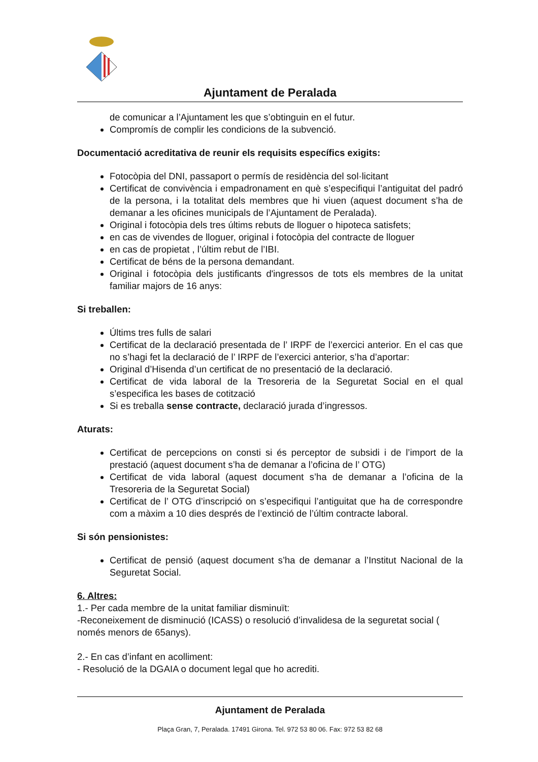Ajuntament de Peralada
de comunicar a l’Ajuntament les que s’obtinguin en el futur.
Compromís de complir les condicions de la subvenció.
Documentació acreditativa de reunir els requisits específics exigits:
Fotocòpia del DNI, passaport o permís de residència del sol·licitant
Certificat de convivència i empadronament en què s’especifiqui l’antiguitat del padró de la persona, i la totalitat dels membres que hi viuen (aquest document s’ha de demanar a les oficines municipals de l’Ajuntament de Peralada).
Original i fotocòpia dels tres últims rebuts de lloguer o hipoteca satisfets;
en cas de vivendes de lloguer, original i fotocòpia del contracte de lloguer
en cas de propietat , l’últim rebut de l’IBI.
Certificat de béns de la persona demandant.
Original i fotocòpia dels justificants d'ingressos de tots els membres de la unitat familiar majors de 16 anys:
Si treballen:
Últims tres fulls de salari
Certificat de la declaració presentada de l’ IRPF de l’exercici anterior. En el cas que no s’hagi fet la declaració de l’ IRPF de l’exercici anterior, s’ha d’aportar:
Original d’Hisenda d’un certificat de no presentació de la declaració.
Certificat de vida laboral de la Tresoreria de la Seguretat Social en el qual s’especifica les bases de cotització
Si es treballa sense contracte, declaració jurada d’ingressos.
Aturats:
Certificat de percepcions on consti si és perceptor de subsidi i de l’import de la prestació (aquest document s’ha de demanar a l’oficina de l’ OTG)
Certificat de vida laboral (aquest document s’ha de demanar a l’oficina de la Tresoreria de la Seguretat Social)
Certificat de l’ OTG d’inscripció on s’especifiqui l’antiguitat que ha de correspondre com a màxim a 10 dies després de l’extinció de l’últim contracte laboral.
Si són pensionistes:
Certificat de pensió (aquest document s’ha de demanar a l’Institut Nacional de la Seguretat Social.
6. Altres:
1.- Per cada membre de la unitat familiar disminuït:
-Reconeixement de disminució (ICASS) o resolució d’invalidesa de la seguretat social ( només menors de 65anys).
2.- En cas d’infant en acolliment:
- Resolució de la DGAIA o document legal que ho acrediti.
Ajuntament de Peralada
Plaça Gran, 7, Peralada. 17491 Girona. Tel. 972 53 80 06. Fax: 972 53 82 68